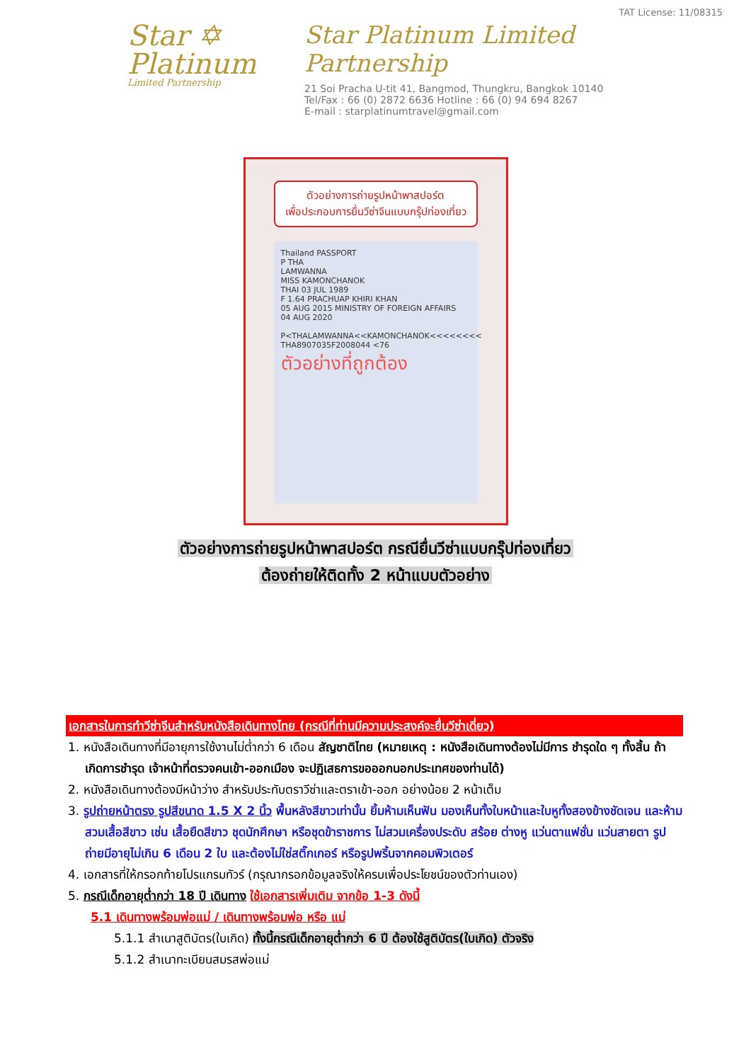Star ✡
Platinum
Limited Partnership
TAT License: 11/08315
Star Platinum Limited Partnership
21 Soi Pracha U-tit 41, Bangmod, Thungkru, Bangkok 10140
Tel/Fax : 66 (0) 2872 6636 Hotline : 66 (0) 94 694 8267
E-mail : starplatinumtravel@gmail.com
ตัวอย่างการถ่ายรูปหน้าพาสปอร์ต
เพื่อประกอบการยื่นวีซ่าจีนแบบกรุ๊ปท่องเที่ยว
Thailand PASSPORT
P THA
LAMWANNA
MISS KAMONCHANOK
THAI 03 JUL 1989
F 1.64 PRACHUAP KHIRI KHAN
05 AUG 2015 MINISTRY OF FOREIGN AFFAIRS
04 AUG 2020
P<THALAMWANNA<<KAMONCHANOK<<<<<<<<
THA8907035F2008044 <76
ตัวอย่างที่ถูกต้อง
ตัวอย่างการถ่ายรูปหน้าพาสปอร์ต กรณียื่นวีซ่าแบบกรุ๊ปท่องเที่ยว
ต้องถ่ายให้ติดทั้ง 2 หน้าแบบตัวอย่าง
เอกสารในการทำวีซ่าจีนสำหรับหนังสือเดินทางไทย (กรณีที่ท่านมีความประสงค์จะยื่นวีซ่าเดี่ยว)
1. หนังสือเดินทางที่มีอายุการใช้งานไม่ต่ำกว่า 6 เดือน สัญชาติไทย (หมายเหตุ : หนังสือเดินทางต้องไม่มีการ ชำรุดใด ๆ ทั้งสิ้น ถ้าเกิดการชำรุด เจ้าหน้าที่ตรวจคนเข้า-ออกเมือง จะปฏิเสธการขอออกนอกประเทศของท่านได้)
2. หนังสือเดินทางต้องมีหน้าว่าง สำหรับประทับตราวีซ่าและตราเข้า-ออก อย่างน้อย 2 หน้าเต็ม
3. รูปถ่ายหน้าตรง รูปสีขนาด 1.5 X 2 นิ้ว พื้นหลังสีขาวเท่านั้น ยิ้มห้ามเห็นฟัน มองเห็นทั้งใบหน้าและใบหูทั้งสองข้างชัดเจน และห้ามสวมเสื้อสีขาว เช่น เสื้อยืดสีขาว ชุดนักศึกษา หรือชุดข้าราชการ ไม่สวมเครื่องประดับ สร้อย ต่างหู แว่นตาแฟชั่น แว่นสายตา รูปถ่ายมีอายุไม่เกิน 6 เดือน 2 ใบ และต้องไม่ใช่สติ๊กเกอร์ หรือรูปพริ้นจากคอมพิวเตอร์
4. เอกสารที่ให้กรอกท้ายโปรแกรมทัวร์ (กรุณากรอกข้อมูลจริงให้ครบเพื่อประโยชน์ของตัวท่านเอง)
5. กรณีเด็กอายุต่ำกว่า 18 ปี เดินทาง ใช้เอกสารเพิ่มเติม จากข้อ 1-3 ดังนี้
5.1 เดินทางพร้อมพ่อแม่ / เดินทางพร้อมพ่อ หรือ แม่
5.1.1 สำเนาสูติบัตร(ใบเกิด) ทั้งนี้กรณีเด็กอายุต่ำกว่า 6 ปี ต้องใช้สูติบัตร(ใบเกิด) ตัวจริง
5.1.2 สำเนาทะเบียนสมรสพ่อแม่